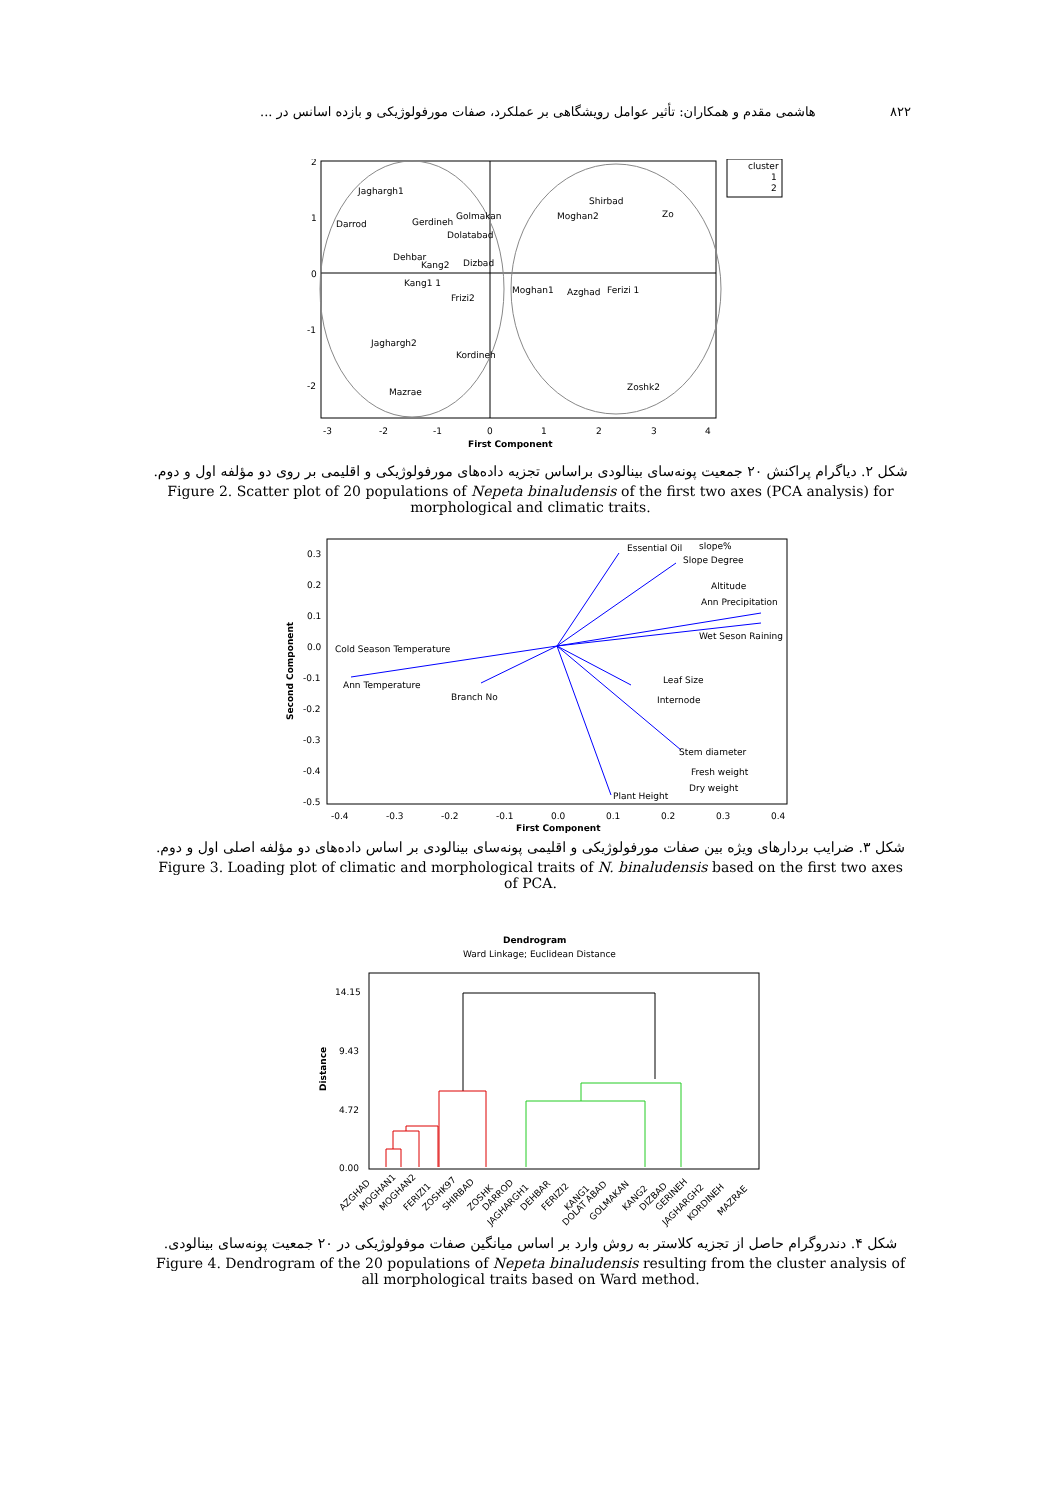۸۲۲ هاشمی مقدم و همکاران: تأثیر عوامل رویشگاهی بر عملکرد، صفات مورفولوژیکی و بازده اسانس در ...
2
1
0
-1
-2
-3
-2
-1
0
1
2
3
4
First Component
cluster
1
2
Jaghargh1
Darrod
Gerdineh
Golmakan
Dolatabad
Dehbar
Kang2
Dizbad
Kang1 1
Frizi2
Jaghargh2
Kordineh
Mazrae
Shirbad
Moghan2
Zo
Moghan1
Azghad
Ferizi 1
Zoshk2
شکل ۲. دیاگرام پراکنش ۲۰ جمعیت پونه‌سای بینالودی براساس تجزیه داده‌های مورفولوژیکی و اقلیمی بر روی دو مؤلفه اول و دوم.
Figure 2. Scatter plot of 20 populations of Nepeta binaludensis of the first two axes (PCA analysis) for morphological and climatic traits.
Essential Oil
slope%
Slope Degree
Altitude
Ann Precipitation
Wet Seson Raining
Cold Season Temperature
Ann Temperature
Branch No
Leaf Size
Internode
Stem diameter
Fresh weight
Dry weight
Plant Height
0.3
0.2
0.1
0.0
-0.1
-0.2
-0.3
-0.4
-0.5
-0.4
-0.3
-0.2
-0.1
0.0
0.1
0.2
0.3
0.4
First Component
Second Component
شکل ۳. ضرایب بردارهای ویژه بین صفات مورفولوژیکی و اقلیمی پونه‌سای بینالودی بر اساس داده‌های دو مؤلفه اصلی اول و دوم.
Figure 3. Loading plot of climatic and morphological traits of N. binaludensis based on the first two axes of PCA.
Dendrogram
Ward Linkage; Euclidean Distance
14.15
9.43
4.72
0.00
Distance
AZGHAD
MOGHAN1
MOGHAN2
FERIZI1
ZOSHK97
SHIRBAD
ZOSHK
DARROD
JAGHARGH1
DEHBAR
FERIZI2
KANG1
DOLAT ABAD
GOLMAKAN
KANG2
DIZBAD
GERINEH
JAGHARGH2
KORDINEH
MAZRAE
شکل ۴. دندروگرام حاصل از تجزیه کلاستر به روش وارد بر اساس میانگین صفات موفولوژیکی در ۲۰ جمعیت پونه‌سای بینالودی.
Figure 4. Dendrogram of the 20 populations of Nepeta binaludensis resulting from the cluster analysis of all morphological traits based on Ward method.